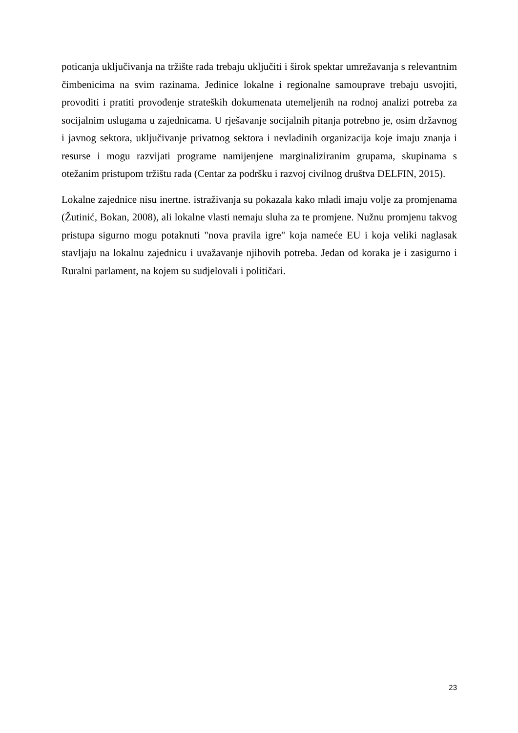poticanja uključivanja na tržište rada trebaju uključiti i širok spektar umrežavanja s relevantnim čimbenicima na svim razinama. Jedinice lokalne i regionalne samouprave trebaju usvojiti, provoditi i pratiti provođenje strateških dokumenata utemeljenih na rodnoj analizi potreba za socijalnim uslugama u zajednicama. U rješavanje socijalnih pitanja potrebno je, osim državnog i javnog sektora, uključivanje privatnog sektora i nevladinih organizacija koje imaju znanja i resurse i mogu razvijati programe namijenjene marginaliziranim grupama, skupinama s otežanim pristupom tržištu rada (Centar za podršku i razvoj civilnog društva DELFIN, 2015).
Lokalne zajednice nisu inertne. istraživanja su pokazala kako mladi imaju volje za promjenama (Žutinić, Bokan, 2008), ali lokalne vlasti nemaju sluha za te promjene. Nužnu promjenu takvog pristupa sigurno mogu potaknuti "nova pravila igre" koja nameće EU i koja veliki naglasak stavljaju na lokalnu zajednicu i uvažavanje njihovih potreba. Jedan od koraka je i zasigurno i Ruralni parlament, na kojem su sudjelovali i političari.
23